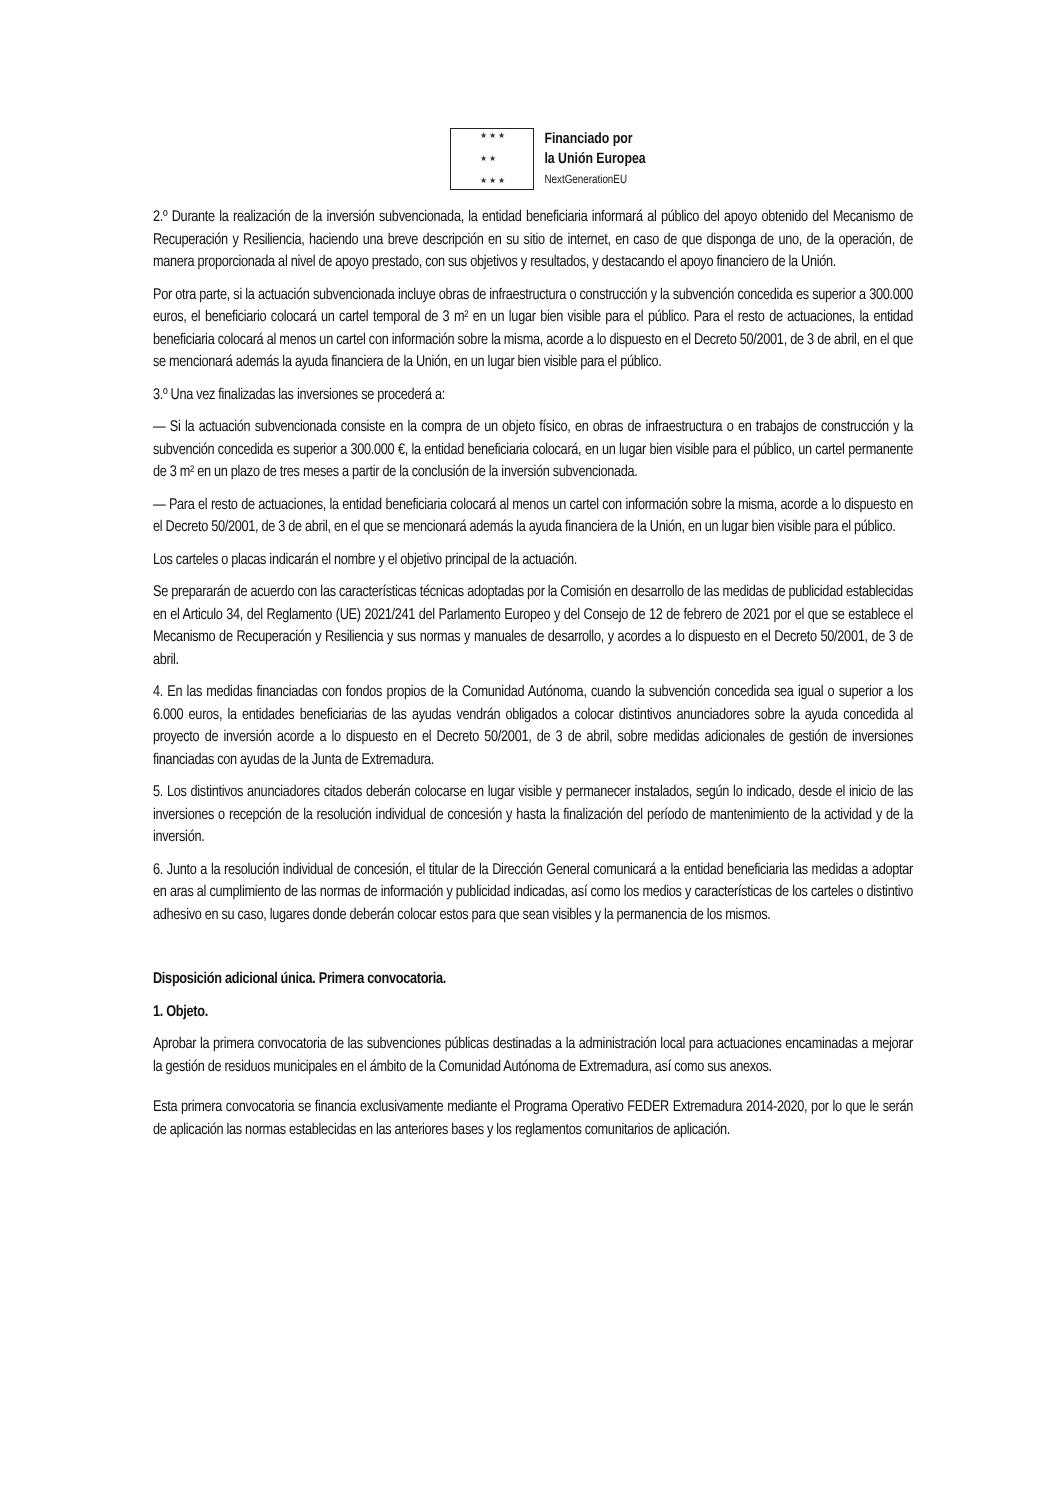★ ★ ★
★ ★
★ ★ ★
Financiado por
la Unión Europea
NextGenerationEU
2.º Durante la realización de la inversión subvencionada, la entidad beneficiaria informará al público del apoyo obtenido del Mecanismo de Recuperación y Resiliencia, haciendo una breve descripción en su sitio de internet, en caso de que disponga de uno, de la operación, de manera proporcionada al nivel de apoyo prestado, con sus objetivos y resultados, y destacando el apoyo financiero de la Unión.
Por otra parte, si la actuación subvencionada incluye obras de infraestructura o construcción y la subvención concedida es superior a 300.000 euros, el beneficiario colocará un cartel temporal de 3 m² en un lugar bien visible para el público. Para el resto de actuaciones, la entidad beneficiaria colocará al menos un cartel con información sobre la misma, acorde a lo dispuesto en el Decreto 50/2001, de 3 de abril, en el que se mencionará además la ayuda financiera de la Unión, en un lugar bien visible para el público.
3.º Una vez finalizadas las inversiones se procederá a:
— Si la actuación subvencionada consiste en la compra de un objeto físico, en obras de infraestructura o en trabajos de construcción y la subvención concedida es superior a 300.000 €, la entidad beneficiaria colocará, en un lugar bien visible para el público, un cartel permanente de 3 m² en un plazo de tres meses a partir de la conclusión de la inversión subvencionada.
— Para el resto de actuaciones, la entidad beneficiaria colocará al menos un cartel con información sobre la misma, acorde a lo dispuesto en el Decreto 50/2001, de 3 de abril, en el que se mencionará además la ayuda financiera de la Unión, en un lugar bien visible para el público.
Los carteles o placas indicarán el nombre y el objetivo principal de la actuación.
Se prepararán de acuerdo con las características técnicas adoptadas por la Comisión en desarrollo de las medidas de publicidad establecidas en el Articulo 34, del Reglamento (UE) 2021/241 del Parlamento Europeo y del Consejo de 12 de febrero de 2021 por el que se establece el Mecanismo de Recuperación y Resiliencia y sus normas y manuales de desarrollo, y acordes a lo dispuesto en el Decreto 50/2001, de 3 de abril.
4. En las medidas financiadas con fondos propios de la Comunidad Autónoma, cuando la subvención concedida sea igual o superior a los 6.000 euros, la entidades beneficiarias de las ayudas vendrán obligados a colocar distintivos anunciadores sobre la ayuda concedida al proyecto de inversión acorde a lo dispuesto en el Decreto 50/2001, de 3 de abril, sobre medidas adicionales de gestión de inversiones financiadas con ayudas de la Junta de Extremadura.
5. Los distintivos anunciadores citados deberán colocarse en lugar visible y permanecer instalados, según lo indicado, desde el inicio de las inversiones o recepción de la resolución individual de concesión y hasta la finalización del período de mantenimiento de la actividad y de la inversión.
6. Junto a la resolución individual de concesión, el titular de la Dirección General comunicará a la entidad beneficiaria las medidas a adoptar en aras al cumplimiento de las normas de información y publicidad indicadas, así como los medios y características de los carteles o distintivo adhesivo en su caso, lugares donde deberán colocar estos para que sean visibles y la permanencia de los mismos.
Disposición adicional única. Primera convocatoria.
1. Objeto.
Aprobar la primera convocatoria de las subvenciones públicas destinadas a la administración local para actuaciones encaminadas a mejorar la gestión de residuos municipales en el ámbito de la Comunidad Autónoma de Extremadura, así como sus anexos.
Esta primera convocatoria se financia exclusivamente mediante el Programa Operativo FEDER Extremadura 2014-2020, por lo que le serán de aplicación las normas establecidas en las anteriores bases y los reglamentos comunitarios de aplicación.